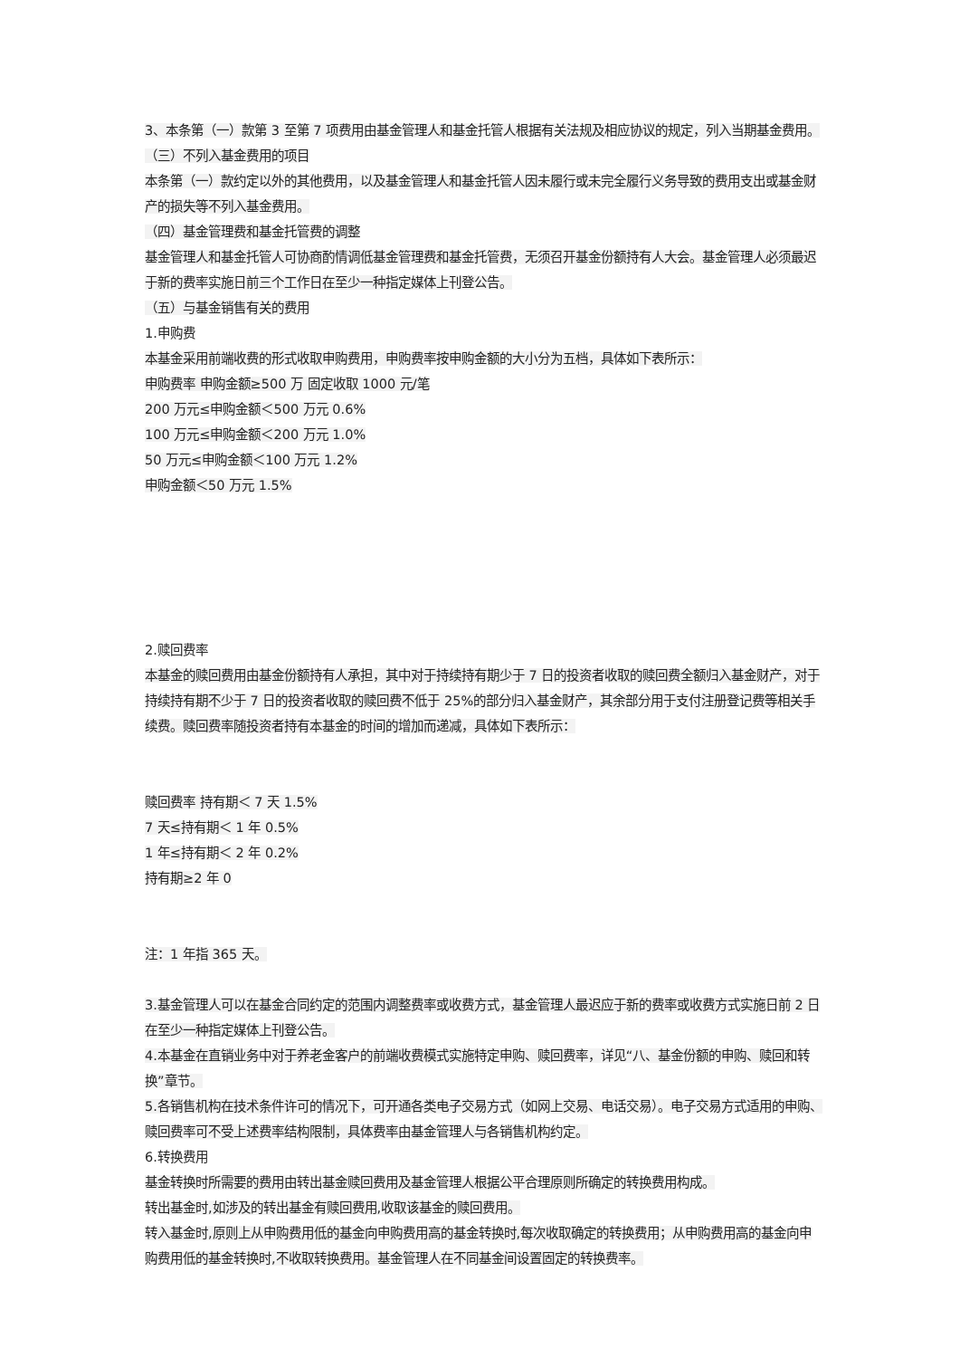3、本条第（一）款第 3 至第 7 项费用由基金管理人和基金托管人根据有关法规及相应协议的规定，列入当期基金费用。
（三）不列入基金费用的项目
本条第（一）款约定以外的其他费用，以及基金管理人和基金托管人因未履行或未完全履行义务导致的费用支出或基金财产的损失等不列入基金费用。
（四）基金管理费和基金托管费的调整
基金管理人和基金托管人可协商酌情调低基金管理费和基金托管费，无须召开基金份额持有人大会。基金管理人必须最迟于新的费率实施日前三个工作日在至少一种指定媒体上刊登公告。
（五）与基金销售有关的费用
1.申购费
本基金采用前端收费的形式收取申购费用，申购费率按申购金额的大小分为五档，具体如下表所示：
申购费率 申购金额≥500 万 固定收取 1000 元/笔
200 万元≤申购金额＜500 万元 0.6%
100 万元≤申购金额＜200 万元 1.0%
50 万元≤申购金额＜100 万元 1.2%
申购金额＜50 万元 1.5%
2.赎回费率
本基金的赎回费用由基金份额持有人承担，其中对于持续持有期少于 7 日的投资者收取的赎回费全额归入基金财产，对于持续持有期不少于 7 日的投资者收取的赎回费不低于 25%的部分归入基金财产，其余部分用于支付注册登记费等相关手续费。赎回费率随投资者持有本基金的时间的增加而递减，具体如下表所示：
赎回费率 持有期＜ 7 天 1.5%
7 天≤持有期＜ 1 年 0.5%
1 年≤持有期＜ 2 年 0.2%
持有期≥2 年 0
注：1 年指 365 天。
3.基金管理人可以在基金合同约定的范围内调整费率或收费方式，基金管理人最迟应于新的费率或收费方式实施日前 2 日在至少一种指定媒体上刊登公告。
4.本基金在直销业务中对于养老金客户的前端收费模式实施特定申购、赎回费率，详见“八、基金份额的申购、赎回和转换”章节。
5.各销售机构在技术条件许可的情况下，可开通各类电子交易方式（如网上交易、电话交易）。电子交易方式适用的申购、赎回费率可不受上述费率结构限制，具体费率由基金管理人与各销售机构约定。
6.转换费用
基金转换时所需要的费用由转出基金赎回费用及基金管理人根据公平合理原则所确定的转换费用构成。
转出基金时,如涉及的转出基金有赎回费用,收取该基金的赎回费用。
转入基金时,原则上从申购费用低的基金向申购费用高的基金转换时,每次收取确定的转换费用；从申购费用高的基金向申购费用低的基金转换时,不收取转换费用。基金管理人在不同基金间设置固定的转换费率。